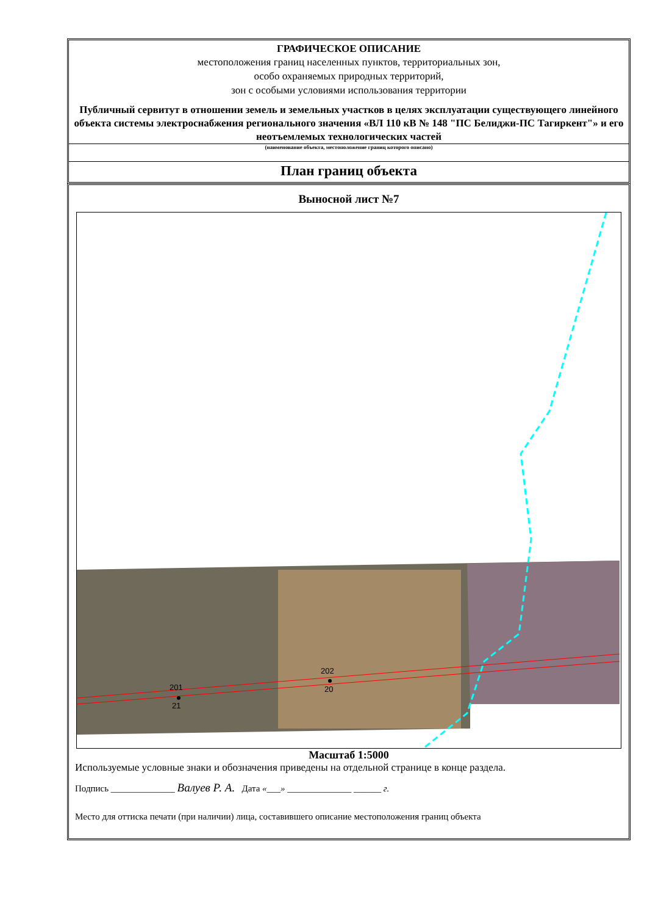ГРАФИЧЕСКОЕ ОПИСАНИЕ
местоположения границ населенных пунктов, территориальных зон,
особо охраняемых природных территорий,
зон с особыми условиями использования территории
Публичный сервитут в отношении земель и земельных участков в целях эксплуатации существующего линейного объекта системы электроснабжения регионального значения «ВЛ 110 кВ № 148 "ПС Белиджи-ПС Тагиркент"» и его неотъемлемых технологических частей
(наименование объекта, местоположение границ которого описано)
План границ объекта
Выносной лист №7
201
21
202
20
Масштаб 1:5000
Используемые условные знаки и обозначения приведены на отдельной странице в конце раздела.
Подпись ______________ Валуев Р. А. Дата «___» ______________ ______ г.
Место для оттиска печати (при наличии) лица, составившего описание местоположения границ объекта